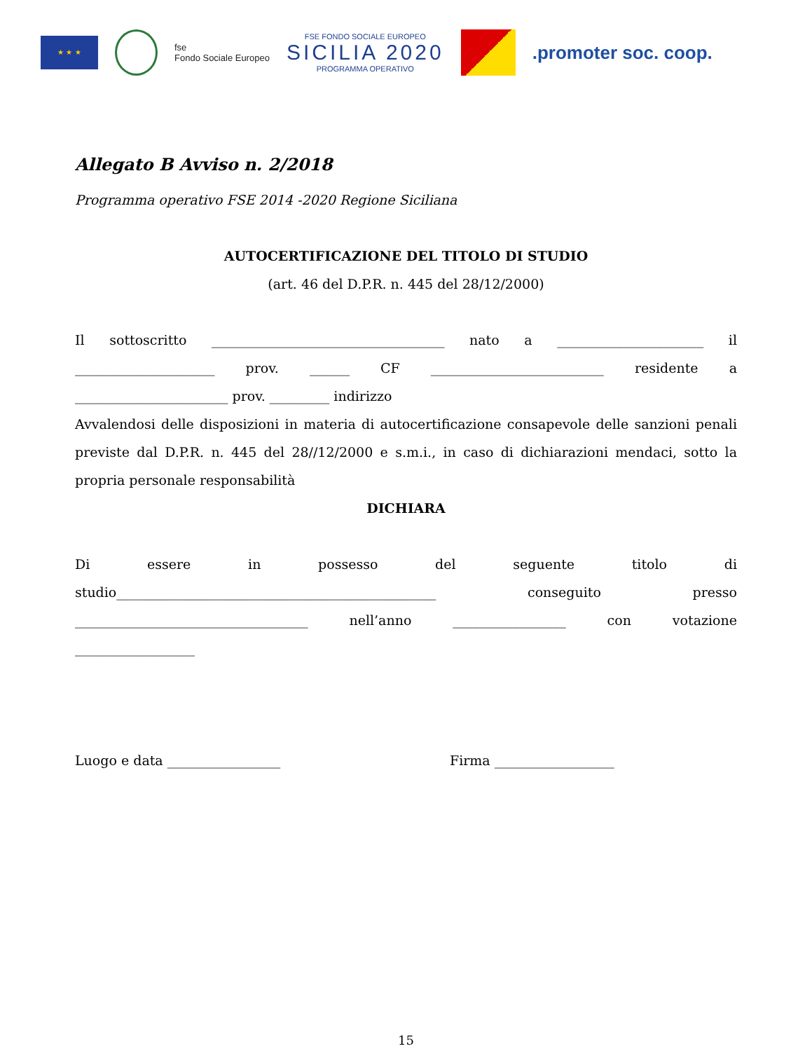★ ★ ★
fse
Fondo Sociale Europeo
FSE FONDO SOCIALE EUROPEO
SICILIA 2020
PROGRAMMA OPERATIVO
.promoter soc. coop.
Allegato B Avviso n. 2/2018
Programma operativo FSE 2014 -2020 Regione Siciliana
AUTOCERTIFICAZIONE DEL TITOLO DI STUDIO
(art. 46 del D.P.R. n. 445 del 28/12/2000)
Il sottoscritto ___________________________________ nato a ______________________ il
_____________________ prov. ______ CF __________________________ residente a
_______________________ prov. _________ indirizzo
Avvalendosi delle disposizioni in materia di autocertificazione consapevole delle sanzioni penali previste dal D.P.R. n. 445 del 28//12/2000 e s.m.i., in caso di dichiarazioni mendaci, sotto la propria personale responsabilità
DICHIARA
Di essere in possesso del seguente titolo di
studio________________________________________________ conseguito presso
___________________________________ nell’anno _________________ con votazione
__________________
Luogo e data _________________ Firma __________________
15